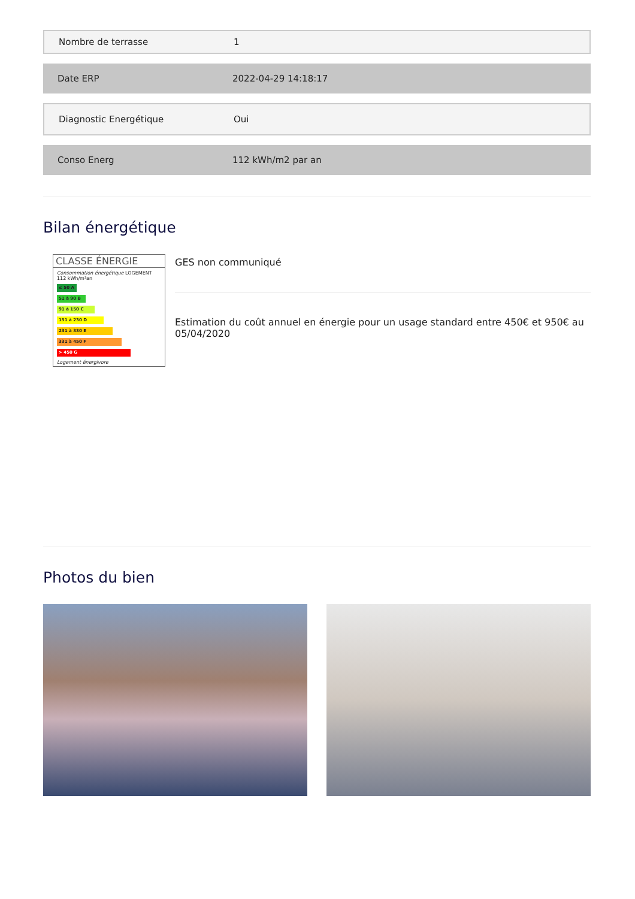Nombre de terrasse 1
Date ERP 2022-04-29 14:18:17
Diagnostic Energétique Oui
Conso Energ 112 kWh/m2 par an
Bilan énergétique
CLASSE ÉNERGIE
Consommation énergétique LOGEMENT 112 kWh/m²an
≤ 50 A
51 à 90 B
91 à 150 C
151 à 230 D
231 à 330 E
331 à 450 F
> 450 G
Logement énergivore
GES non communiqué
Estimation du coût annuel en énergie pour un usage standard entre 450€ et 950€ au 05/04/2020
Photos du bien